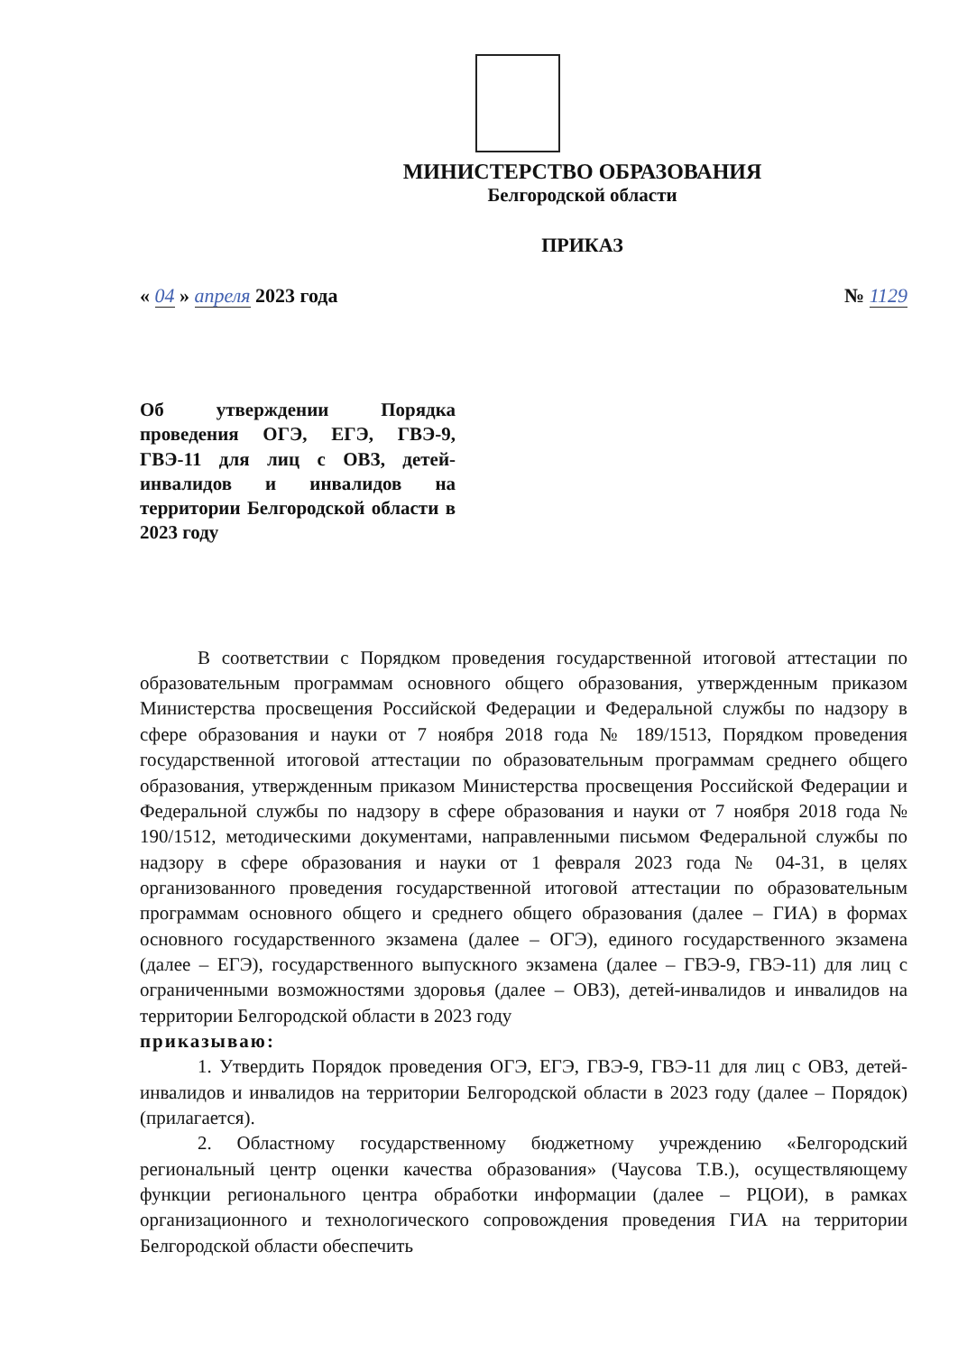МИНИСТЕРСТВО ОБРАЗОВАНИЯ
Белгородской области
ПРИКАЗ
« 04 » апреля 2023 года № 1129
Об утверждении Порядка проведения ОГЭ, ЕГЭ, ГВЭ-9, ГВЭ-11 для лиц с ОВЗ, детей-инвалидов и инвалидов на территории Белгородской области в 2023 году
В соответствии с Порядком проведения государственной итоговой аттестации по образовательным программам основного общего образования, утвержденным приказом Министерства просвещения Российской Федерации и Федеральной службы по надзору в сфере образования и науки от 7 ноября 2018 года № 189/1513, Порядком проведения государственной итоговой аттестации по образовательным программам среднего общего образования, утвержденным приказом Министерства просвещения Российской Федерации и Федеральной службы по надзору в сфере образования и науки от 7 ноября 2018 года № 190/1512, методическими документами, направленными письмом Федеральной службы по надзору в сфере образования и науки от 1 февраля 2023 года № 04-31, в целях организованного проведения государственной итоговой аттестации по образовательным программам основного общего и среднего общего образования (далее – ГИА) в формах основного государственного экзамена (далее – ОГЭ), единого государственного экзамена (далее – ЕГЭ), государственного выпускного экзамена (далее – ГВЭ-9, ГВЭ-11) для лиц с ограниченными возможностями здоровья (далее – ОВЗ), детей-инвалидов и инвалидов на территории Белгородской области в 2023 году
приказываю:
1. Утвердить Порядок проведения ОГЭ, ЕГЭ, ГВЭ-9, ГВЭ-11 для лиц с ОВЗ, детей-инвалидов и инвалидов на территории Белгородской области в 2023 году (далее – Порядок) (прилагается).
2. Областному государственному бюджетному учреждению «Белгородский региональный центр оценки качества образования» (Чаусова Т.В.), осуществляющему функции регионального центра обработки информации (далее – РЦОИ), в рамках организационного и технологического сопровождения проведения ГИА на территории Белгородской области обеспечить